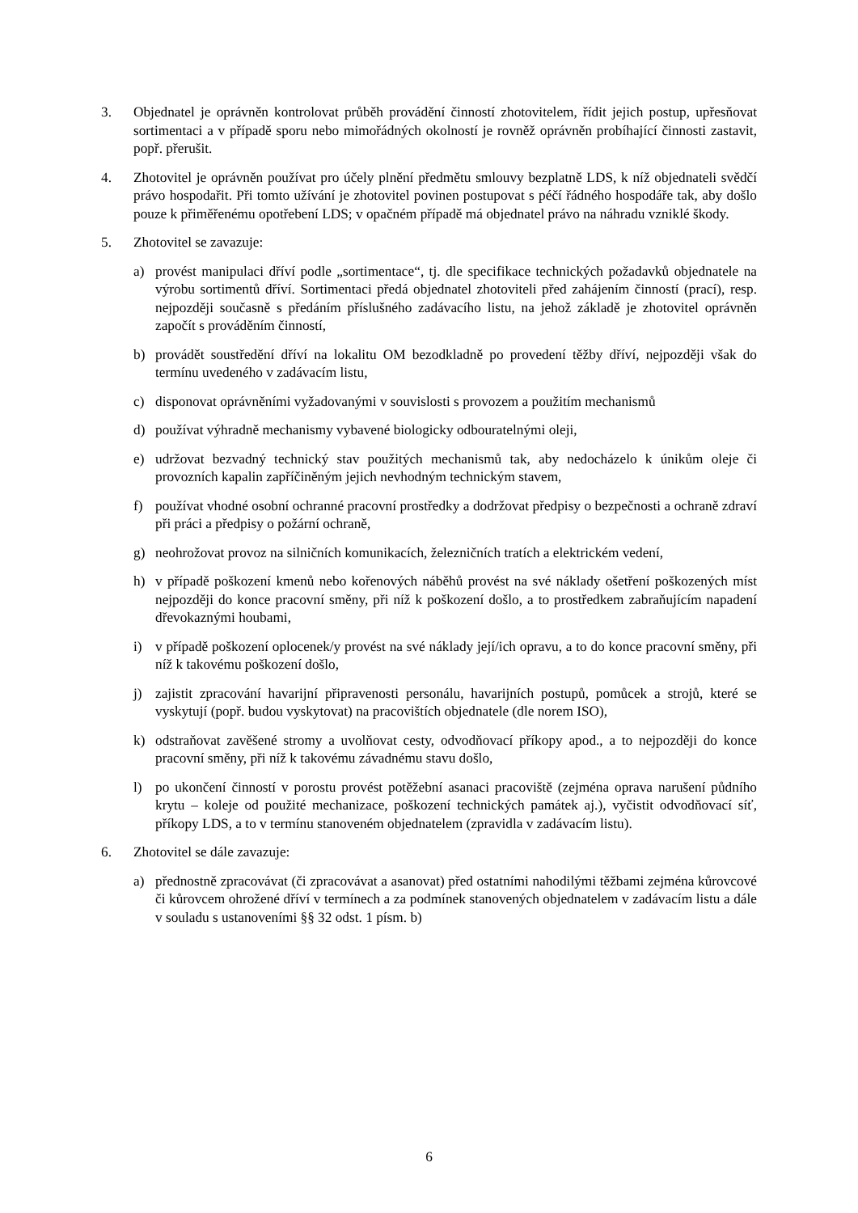3. Objednatel je oprávněn kontrolovat průběh provádění činností zhotovitelem, řídit jejich postup, upřesňovat sortimentaci a v případě sporu nebo mimořádných okolností je rovněž oprávněn probíhající činnosti zastavit, popř. přerušit.
4. Zhotovitel je oprávněn používat pro účely plnění předmětu smlouvy bezplatně LDS, k níž objednateli svědčí právo hospodařit. Při tomto užívání je zhotovitel povinen postupovat s péčí řádného hospodáře tak, aby došlo pouze k přiměřenému opotřebení LDS; v opačném případě má objednatel právo na náhradu vzniklé škody.
5. Zhotovitel se zavazuje:
a) provést manipulaci dříví podle „sortimentace“, tj. dle specifikace technických požadavků objednatele na výrobu sortimentů dříví. Sortimentaci předá objednatel zhotoviteli před zahájením činností (prací), resp. nejpozději současně s předáním příslušného zadávacího listu, na jehož základě je zhotovitel oprávněn započít s prováděním činností,
b) provádět soustředění dříví na lokalitu OM bezodkladně po provedení těžby dříví, nejpozději však do termínu uvedeného v zadávacím listu,
c) disponovat oprávněními vyžadovanými v souvislosti s provozem a použitím mechanismů
d) používat výhradně mechanismy vybavené biologicky odbouratelnými oleji,
e) udržovat bezvadný technický stav použitých mechanismů tak, aby nedocházelo k únikům oleje či provozních kapalin zapříčiněným jejich nevhodným technickým stavem,
f) používat vhodné osobní ochranné pracovní prostředky a dodržovat předpisy o bezpečnosti a ochraně zdraví při práci a předpisy o požární ochraně,
g) neohrožovat provoz na silničních komunikacích, železničních tratích a elektrickém vedení,
h) v případě poškození kmenů nebo kořenových náběhů provést na své náklady ošetření poškozených míst nejpozději do konce pracovní směny, při níž k poškození došlo, a to prostředkem zabraňujícím napadení dřevokaznými houbami,
i) v případě poškození oplocenek/y provést na své náklady její/ich opravu, a to do konce pracovní směny, při níž k takovému poškození došlo,
j) zajistit zpracování havarijní připravenosti personálu, havarijních postupů, pomůcek a strojů, které se vyskytují (popř. budou vyskytovat) na pracovištích objednatele (dle norem ISO),
k) odstraňovat zavěšené stromy a uvolňovat cesty, odvodňovací příkopy apod., a to nejpozději do konce pracovní směny, při níž k takovému závadnému stavu došlo,
l) po ukončení činností v porostu provést potěžební asanaci pracoviště (zejména oprava narušení půdního krytu – koleje od použité mechanizace, poškození technických památek aj.), vyčistit odvodňovací síť, příkopy LDS, a to v termínu stanoveném objednatelem (zpravidla v zadávacím listu).
6. Zhotovitel se dále zavazuje:
a) přednostně zpracovávat (či zpracovávat a asanovat) před ostatními nahodilými těžbami zejména kůrovcové či kůrovcem ohrožené dříví v termínech a za podmínek stanovených objednatelem v zadávacím listu a dále v souladu s ustanoveními §§ 32 odst. 1 písm. b)
6